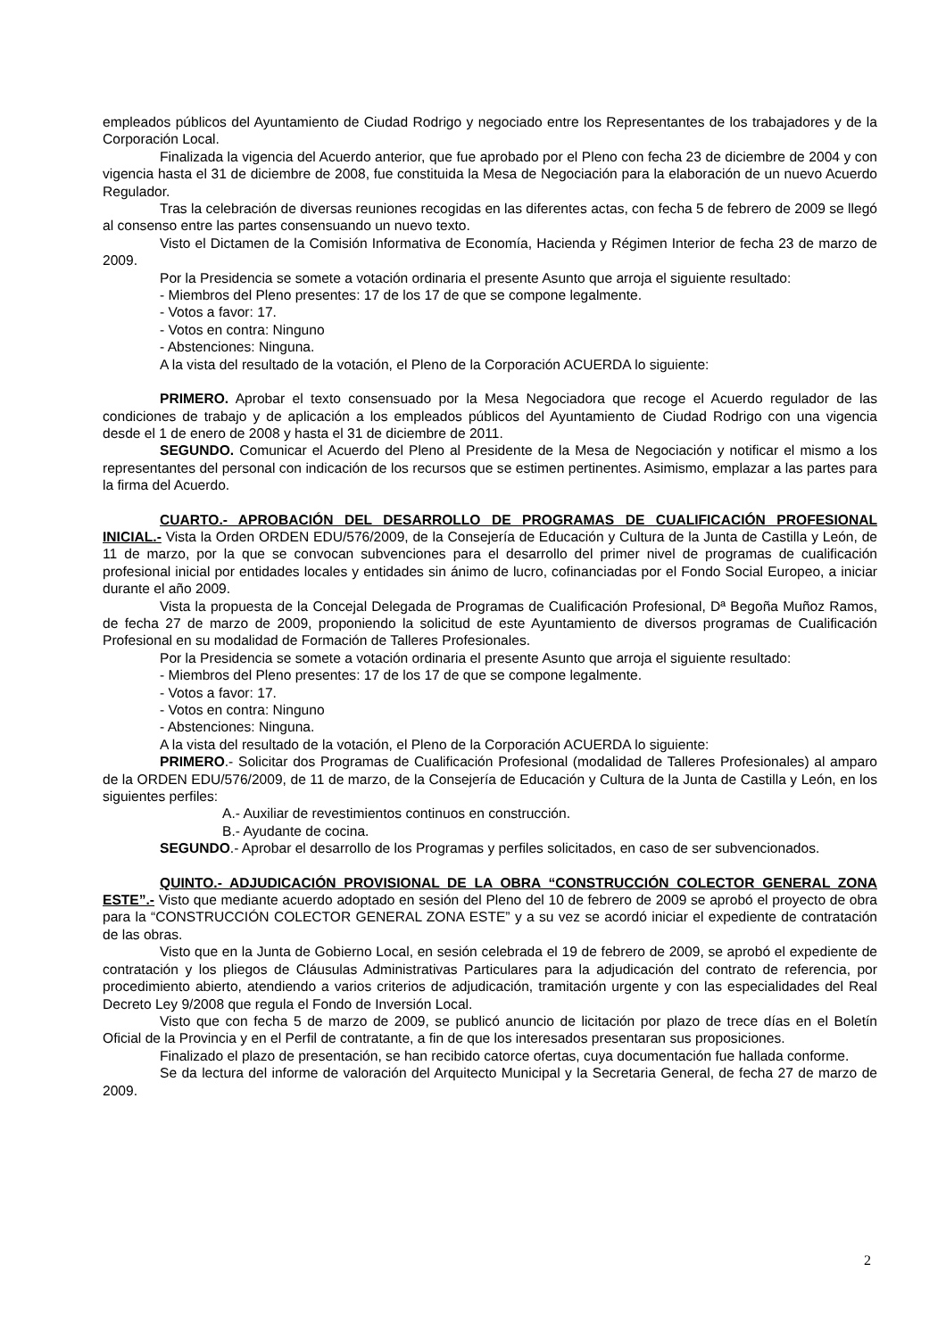empleados públicos del Ayuntamiento de Ciudad Rodrigo y negociado entre los Representantes de los trabajadores y de la Corporación Local.
Finalizada la vigencia del Acuerdo anterior, que fue aprobado por el Pleno con fecha 23 de diciembre de 2004 y con vigencia hasta el 31 de diciembre de 2008, fue constituida la Mesa de Negociación para la elaboración de un nuevo Acuerdo Regulador.
Tras la celebración de diversas reuniones recogidas en las diferentes actas, con fecha 5 de febrero de 2009 se llegó al consenso entre las partes consensuando un nuevo texto.
Visto el Dictamen de la Comisión Informativa de Economía, Hacienda y Régimen Interior de fecha 23 de marzo de 2009.
Por la Presidencia se somete a votación ordinaria el presente Asunto que arroja el siguiente resultado:
- Miembros del Pleno presentes: 17 de los 17 de que se compone legalmente.
- Votos a favor: 17.
- Votos en contra: Ninguno
- Abstenciones: Ninguna.
A la vista del resultado de la votación, el Pleno de la Corporación ACUERDA lo siguiente:
PRIMERO. Aprobar el texto consensuado por la Mesa Negociadora que recoge el Acuerdo regulador de las condiciones de trabajo y de aplicación a los empleados públicos del Ayuntamiento de Ciudad Rodrigo con una vigencia desde el 1 de enero de 2008 y hasta el 31 de diciembre de 2011.
SEGUNDO. Comunicar el Acuerdo del Pleno al Presidente de la Mesa de Negociación y notificar el mismo a los representantes del personal con indicación de los recursos que se estimen pertinentes. Asimismo, emplazar a las partes para la firma del Acuerdo.
CUARTO.- APROBACIÓN DEL DESARROLLO DE PROGRAMAS DE CUALIFICACIÓN PROFESIONAL INICIAL.- Vista la Orden ORDEN EDU/576/2009, de la Consejería de Educación y Cultura de la Junta de Castilla y León, de 11 de marzo, por la que se convocan subvenciones para el desarrollo del primer nivel de programas de cualificación profesional inicial por entidades locales y entidades sin ánimo de lucro, cofinanciadas por el Fondo Social Europeo, a iniciar durante el año 2009.
Vista la propuesta de la Concejal Delegada de Programas de Cualificación Profesional, Dª Begoña Muñoz Ramos, de fecha 27 de marzo de 2009, proponiendo la solicitud de este Ayuntamiento de diversos programas de Cualificación Profesional en su modalidad de Formación de Talleres Profesionales.
Por la Presidencia se somete a votación ordinaria el presente Asunto que arroja el siguiente resultado:
- Miembros del Pleno presentes: 17 de los 17 de que se compone legalmente.
- Votos a favor: 17.
- Votos en contra: Ninguno
- Abstenciones: Ninguna.
A la vista del resultado de la votación, el Pleno de la Corporación ACUERDA lo siguiente:
PRIMERO.- Solicitar dos Programas de Cualificación Profesional (modalidad de Talleres Profesionales) al amparo de la ORDEN EDU/576/2009, de 11 de marzo, de la Consejería de Educación y Cultura de la Junta de Castilla y León, en los siguientes perfiles:
A.- Auxiliar de revestimientos continuos en construcción.
B.- Ayudante de cocina.
SEGUNDO.- Aprobar el desarrollo de los Programas y perfiles solicitados, en caso de ser subvencionados.
QUINTO.- ADJUDICACIÓN PROVISIONAL DE LA OBRA “CONSTRUCCIÓN COLECTOR GENERAL ZONA ESTE”.- Visto que mediante acuerdo adoptado en sesión del Pleno del 10 de febrero de 2009 se aprobó el proyecto de obra para la “CONSTRUCCIÓN COLECTOR GENERAL ZONA ESTE” y a su vez se acordó iniciar el expediente de contratación de las obras.
Visto que en la Junta de Gobierno Local, en sesión celebrada el 19 de febrero de 2009, se aprobó el expediente de contratación y los pliegos de Cláusulas Administrativas Particulares para la adjudicación del contrato de referencia, por procedimiento abierto, atendiendo a varios criterios de adjudicación, tramitación urgente y con las especialidades del Real Decreto Ley 9/2008 que regula el Fondo de Inversión Local.
Visto que con fecha 5 de marzo de 2009, se publicó anuncio de licitación por plazo de trece días en el Boletín Oficial de la Provincia y en el Perfil de contratante, a fin de que los interesados presentaran sus proposiciones.
Finalizado el plazo de presentación, se han recibido catorce ofertas, cuya documentación fue hallada conforme.
Se da lectura del informe de valoración del Arquitecto Municipal y la Secretaria General, de fecha 27 de marzo de 2009.
2